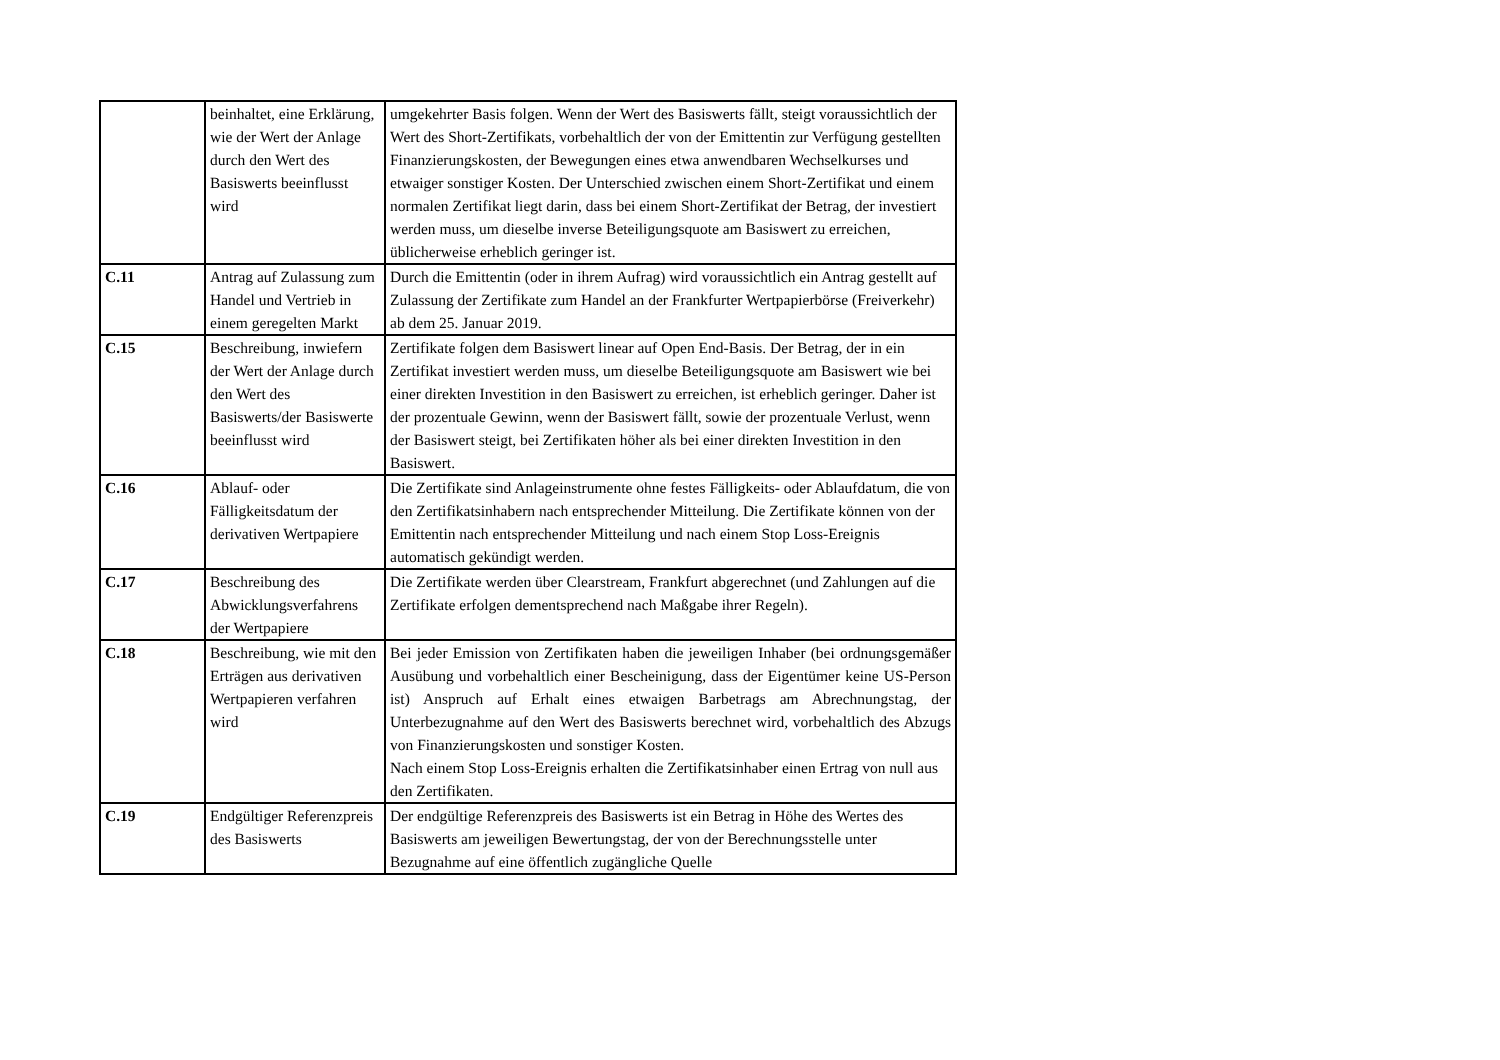| | beinhaltet, eine Erklärung, wie der Wert der Anlage durch den Wert des Basiswerts beeinflusst wird | umgekehrter Basis folgen. Wenn der Wert des Basiswerts fällt, steigt voraussichtlich der Wert des Short-Zertifikats, vorbehaltlich der von der Emittentin zur Verfügung gestellten Finanzierungskosten, der Bewegungen eines etwa anwendbaren Wechselkurses und etwaiger sonstiger Kosten. Der Unterschied zwischen einem Short-Zertifikat und einem normalen Zertifikat liegt darin, dass bei einem Short-Zertifikat der Betrag, der investiert werden muss, um dieselbe inverse Beteiligungsquote am Basiswert zu erreichen, üblicherweise erheblich geringer ist. |
| C.11 | Antrag auf Zulassung zum Handel und Vertrieb in einem geregelten Markt | Durch die Emittentin (oder in ihrem Aufrag) wird voraussichtlich ein Antrag gestellt auf Zulassung der Zertifikate zum Handel an der Frankfurter Wertpapierbörse (Freiverkehr) ab dem 25. Januar 2019. |
| C.15 | Beschreibung, inwiefern der Wert der Anlage durch den Wert des Basiswerts/der Basiswerte beeinflusst wird | Zertifikate folgen dem Basiswert linear auf Open End-Basis. Der Betrag, der in ein Zertifikat investiert werden muss, um dieselbe Beteiligungsquote am Basiswert wie bei einer direkten Investition in den Basiswert zu erreichen, ist erheblich geringer. Daher ist der prozentuale Gewinn, wenn der Basiswert fällt, sowie der prozentuale Verlust, wenn der Basiswert steigt, bei Zertifikaten höher als bei einer direkten Investition in den Basiswert. |
| C.16 | Ablauf- oder Fälligkeitsdatum der derivativen Wertpapiere | Die Zertifikate sind Anlageinstrumente ohne festes Fälligkeits- oder Ablaufdatum, die von den Zertifikatsinhabern nach entsprechender Mitteilung. Die Zertifikate können von der Emittentin nach entsprechender Mitteilung und nach einem Stop Loss-Ereignis automatisch gekündigt werden. |
| C.17 | Beschreibung des Abwicklungsverfahrens der Wertpapiere | Die Zertifikate werden über Clearstream, Frankfurt abgerechnet (und Zahlungen auf die Zertifikate erfolgen dementsprechend nach Maßgabe ihrer Regeln). |
| C.18 | Beschreibung, wie mit den Erträgen aus derivativen Wertpapieren verfahren wird | Bei jeder Emission von Zertifikaten haben die jeweiligen Inhaber (bei ordnungsgemäßer Ausübung und vorbehaltlich einer Bescheinigung, dass der Eigentümer keine US-Person ist) Anspruch auf Erhalt eines etwaigen Barbetrags am Abrechnungstag, der Unterbezugnahme auf den Wert des Basiswerts berechnet wird, vorbehaltlich des Abzugs von Finanzierungskosten und sonstiger Kosten. Nach einem Stop Loss-Ereignis erhalten die Zertifikatsinhaber einen Ertrag von null aus den Zertifikaten. |
| C.19 | Endgültiger Referenzpreis des Basiswerts | Der endgültige Referenzpreis des Basiswerts ist ein Betrag in Höhe des Wertes des Basiswerts am jeweiligen Bewertungstag, der von der Berechnungsstelle unter Bezugnahme auf eine öffentlich zugängliche Quelle |